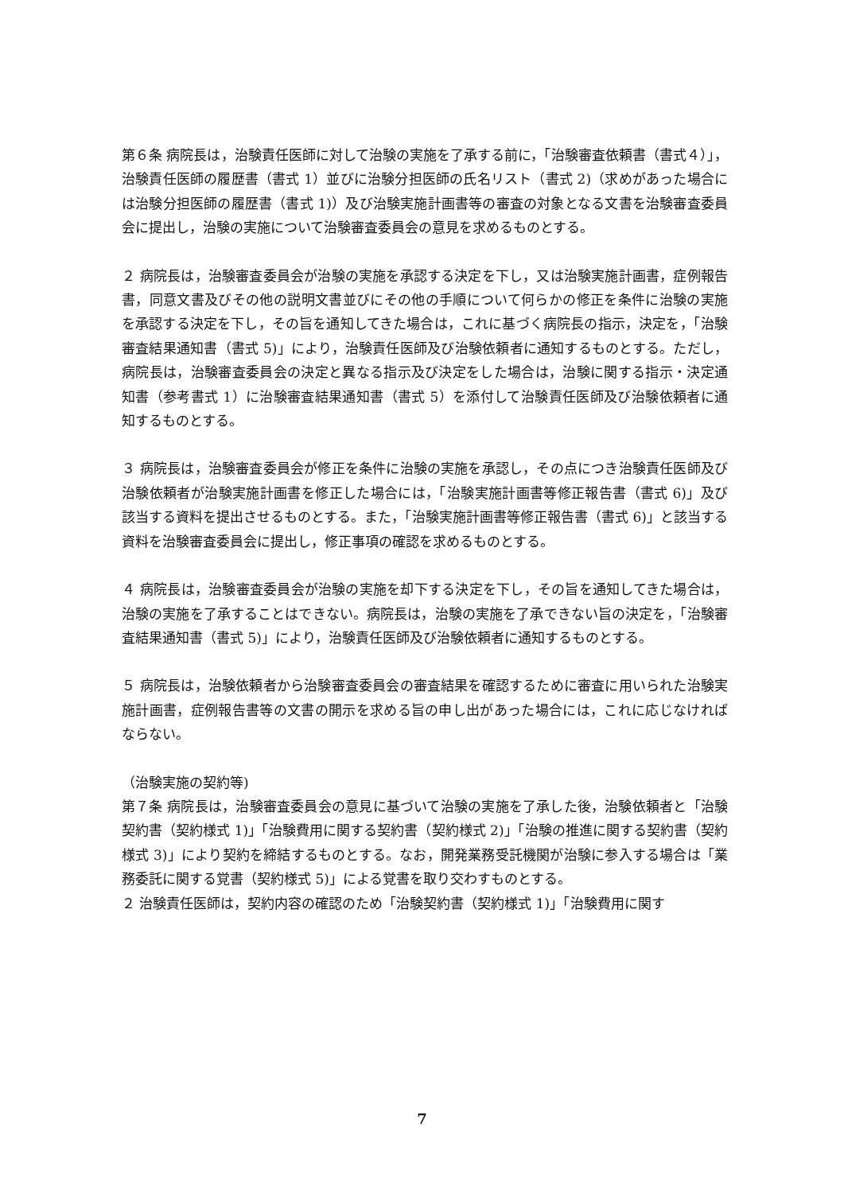第６条 病院長は，治験責任医師に対して治験の実施を了承する前に，「治験審査依頼書（書式４）」，治験責任医師の履歴書（書式 1）並びに治験分担医師の氏名リスト（書式 2)（求めがあった場合には治験分担医師の履歴書（書式 1)）及び治験実施計画書等の審査の対象となる文書を治験審査委員会に提出し，治験の実施について治験審査委員会の意見を求めるものとする。
２ 病院長は，治験審査委員会が治験の実施を承認する決定を下し，又は治験実施計画書，症例報告書，同意文書及びその他の説明文書並びにその他の手順について何らかの修正を条件に治験の実施を承認する決定を下し，その旨を通知してきた場合は，これに基づく病院長の指示，決定を，「治験審査結果通知書（書式 5)」により，治験責任医師及び治験依頼者に通知するものとする。ただし，病院長は，治験審査委員会の決定と異なる指示及び決定をした場合は，治験に関する指示・決定通知書（参考書式 1）に治験審査結果通知書（書式 5）を添付して治験責任医師及び治験依頼者に通知するものとする。
３ 病院長は，治験審査委員会が修正を条件に治験の実施を承認し，その点につき治験責任医師及び治験依頼者が治験実施計画書を修正した場合には，「治験実施計画書等修正報告書（書式 6)」及び該当する資料を提出させるものとする。また，「治験実施計画書等修正報告書（書式 6)」と該当する資料を治験審査委員会に提出し，修正事項の確認を求めるものとする。
４ 病院長は，治験審査委員会が治験の実施を却下する決定を下し，その旨を通知してきた場合は，治験の実施を了承することはできない。病院長は，治験の実施を了承できない旨の決定を，「治験審査結果通知書（書式 5)」により，治験責任医師及び治験依頼者に通知するものとする。
５ 病院長は，治験依頼者から治験審査委員会の審査結果を確認するために審査に用いられた治験実施計画書，症例報告書等の文書の開示を求める旨の申し出があった場合には，これに応じなければならない。
（治験実施の契約等)
第７条 病院長は，治験審査委員会の意見に基づいて治験の実施を了承した後，治験依頼者と「治験契約書（契約様式 1)」「治験費用に関する契約書（契約様式 2)」「治験の推進に関する契約書（契約様式 3)」により契約を締結するものとする。なお，開発業務受託機関が治験に参入する場合は「業務委託に関する覚書（契約様式 5)」による覚書を取り交わすものとする。
２ 治験責任医師は，契約内容の確認のため「治験契約書（契約様式 1)」「治験費用に関す
7